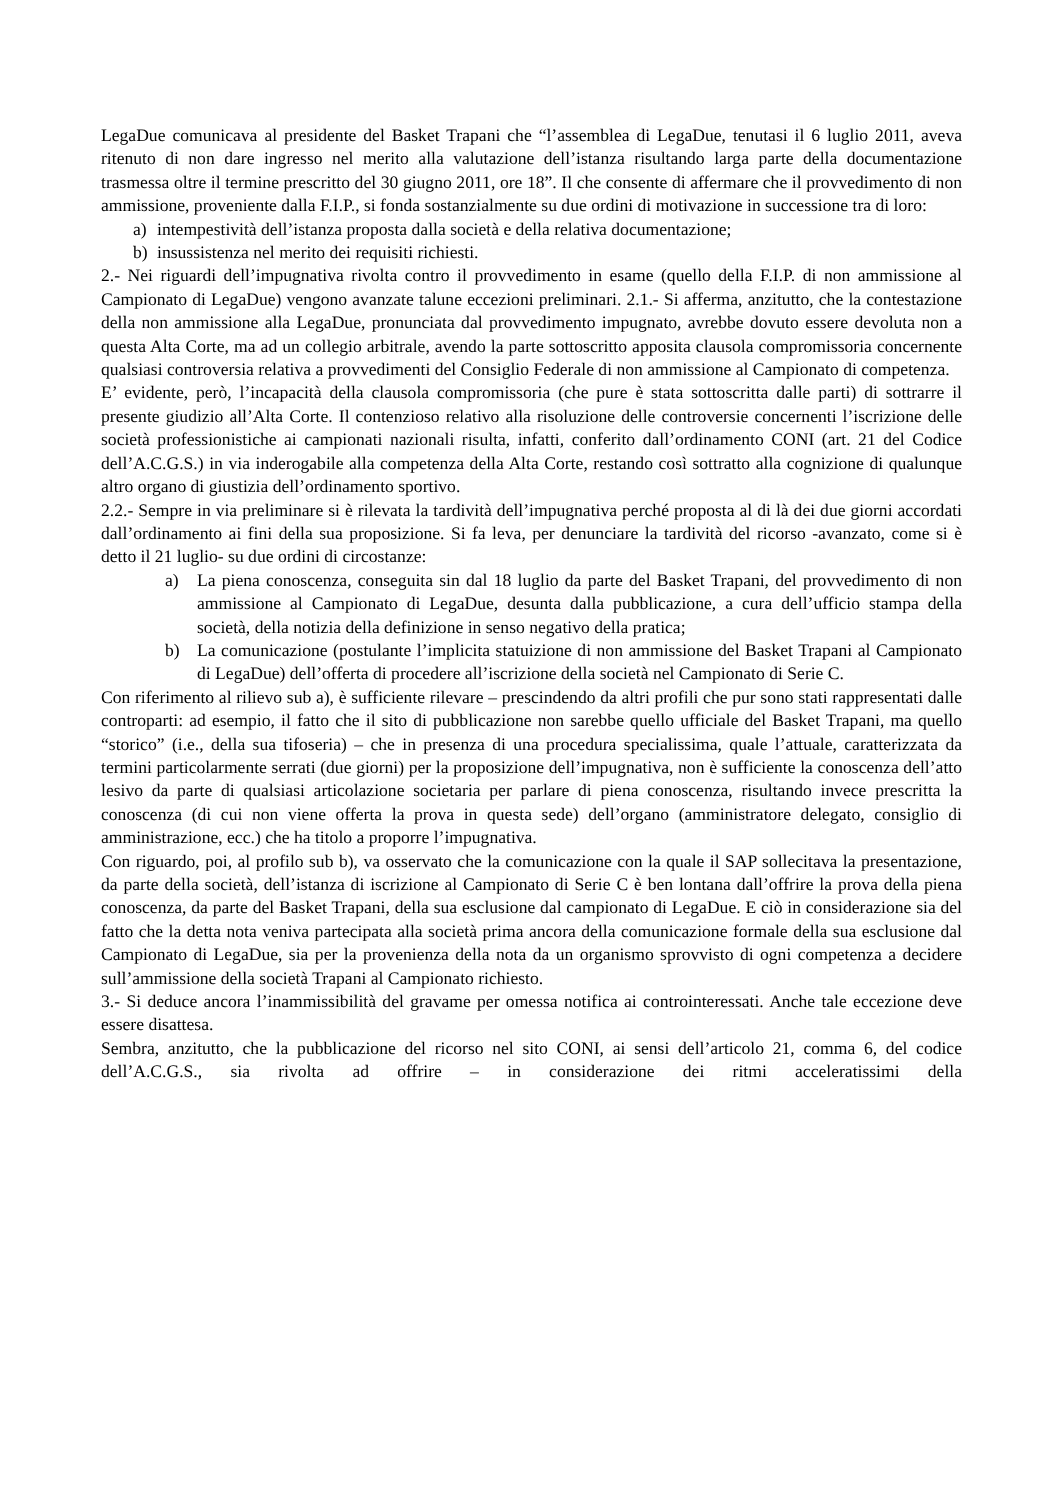LegaDue comunicava al presidente del Basket Trapani che “l’assemblea di LegaDue, tenutasi il 6 luglio 2011, aveva ritenuto di non dare ingresso nel merito alla valutazione dell’istanza risultando larga parte della documentazione trasmessa oltre il termine prescritto del 30 giugno 2011, ore 18”. Il che consente di affermare che il provvedimento di non ammissione, proveniente dalla F.I.P., si fonda sostanzialmente su due ordini di motivazione in successione tra di loro:
a) intempestività dell’istanza proposta dalla società e della relativa documentazione;
b) insussistenza nel merito dei requisiti richiesti.
2.- Nei riguardi dell’impugnativa rivolta contro il provvedimento in esame (quello della F.I.P. di non ammissione al Campionato di LegaDue) vengono avanzate talune eccezioni preliminari. 2.1.- Si afferma, anzitutto, che la contestazione della non ammissione alla LegaDue, pronunciata dal provvedimento impugnato, avrebbe dovuto essere devoluta non a questa Alta Corte, ma ad un collegio arbitrale, avendo la parte sottoscritto apposita clausola compromissoria concernente qualsiasi controversia relativa a provvedimenti del Consiglio Federale di non ammissione al Campionato di competenza.
E’ evidente, però, l’incapacità della clausola compromissoria (che pure è stata sottoscritta dalle parti) di sottrarre il presente giudizio all’Alta Corte. Il contenzioso relativo alla risoluzione delle controversie concernenti l’iscrizione delle società professionistiche ai campionati nazionali risulta, infatti, conferito dall’ordinamento CONI (art. 21 del Codice dell’A.C.G.S.) in via inderogabile alla competenza della Alta Corte, restando così sottratto alla cognizione di qualunque altro organo di giustizia dell’ordinamento sportivo.
2.2.- Sempre in via preliminare si è rilevata la tardività dell’impugnativa perché proposta al di là dei due giorni accordati dall’ordinamento ai fini della sua proposizione. Si fa leva, per denunciare la tardività del ricorso -avanzato, come si è detto il 21 luglio- su due ordini di circostanze:
a) La piena conoscenza, conseguita sin dal 18 luglio da parte del Basket Trapani, del provvedimento di non ammissione al Campionato di LegaDue, desunta dalla pubblicazione, a cura dell’ufficio stampa della società, della notizia della definizione in senso negativo della pratica;
b) La comunicazione (postulante l’implicita statuizione di non ammissione del Basket Trapani al Campionato di LegaDue) dell’offerta di procedere all’iscrizione della società nel Campionato di Serie C.
Con riferimento al rilievo sub a), è sufficiente rilevare – prescindendo da altri profili che pur sono stati rappresentati dalle controparti: ad esempio, il fatto che il sito di pubblicazione non sarebbe quello ufficiale del Basket Trapani, ma quello “storico” (i.e., della sua tifoseria) – che in presenza di una procedura specialissima, quale l’attuale, caratterizzata da termini particolarmente serrati (due giorni) per la proposizione dell’impugnativa, non è sufficiente la conoscenza dell’atto lesivo da parte di qualsiasi articolazione societaria per parlare di piena conoscenza, risultando invece prescritta la conoscenza (di cui non viene offerta la prova in questa sede) dell’organo (amministratore delegato, consiglio di amministrazione, ecc.) che ha titolo a proporre l’impugnativa.
Con riguardo, poi, al profilo sub b), va osservato che la comunicazione con la quale il SAP sollecitava la presentazione, da parte della società, dell’istanza di iscrizione al Campionato di Serie C è ben lontana dall’offrire la prova della piena conoscenza, da parte del Basket Trapani, della sua esclusione dal campionato di LegaDue. E ciò in considerazione sia del fatto che la detta nota veniva partecipata alla società prima ancora della comunicazione formale della sua esclusione dal Campionato di LegaDue, sia per la provenienza della nota da un organismo sprovvisto di ogni competenza a decidere sull’ammissione della società Trapani al Campionato richiesto.
3.- Si deduce ancora l’inammissibilità del gravame per omessa notifica ai controinteressati. Anche tale eccezione deve essere disattesa.
Sembra, anzitutto, che la pubblicazione del ricorso nel sito CONI, ai sensi dell’articolo 21, comma 6, del codice dell’A.C.G.S., sia rivolta ad offrire – in considerazione dei ritmi acceleratissimi della